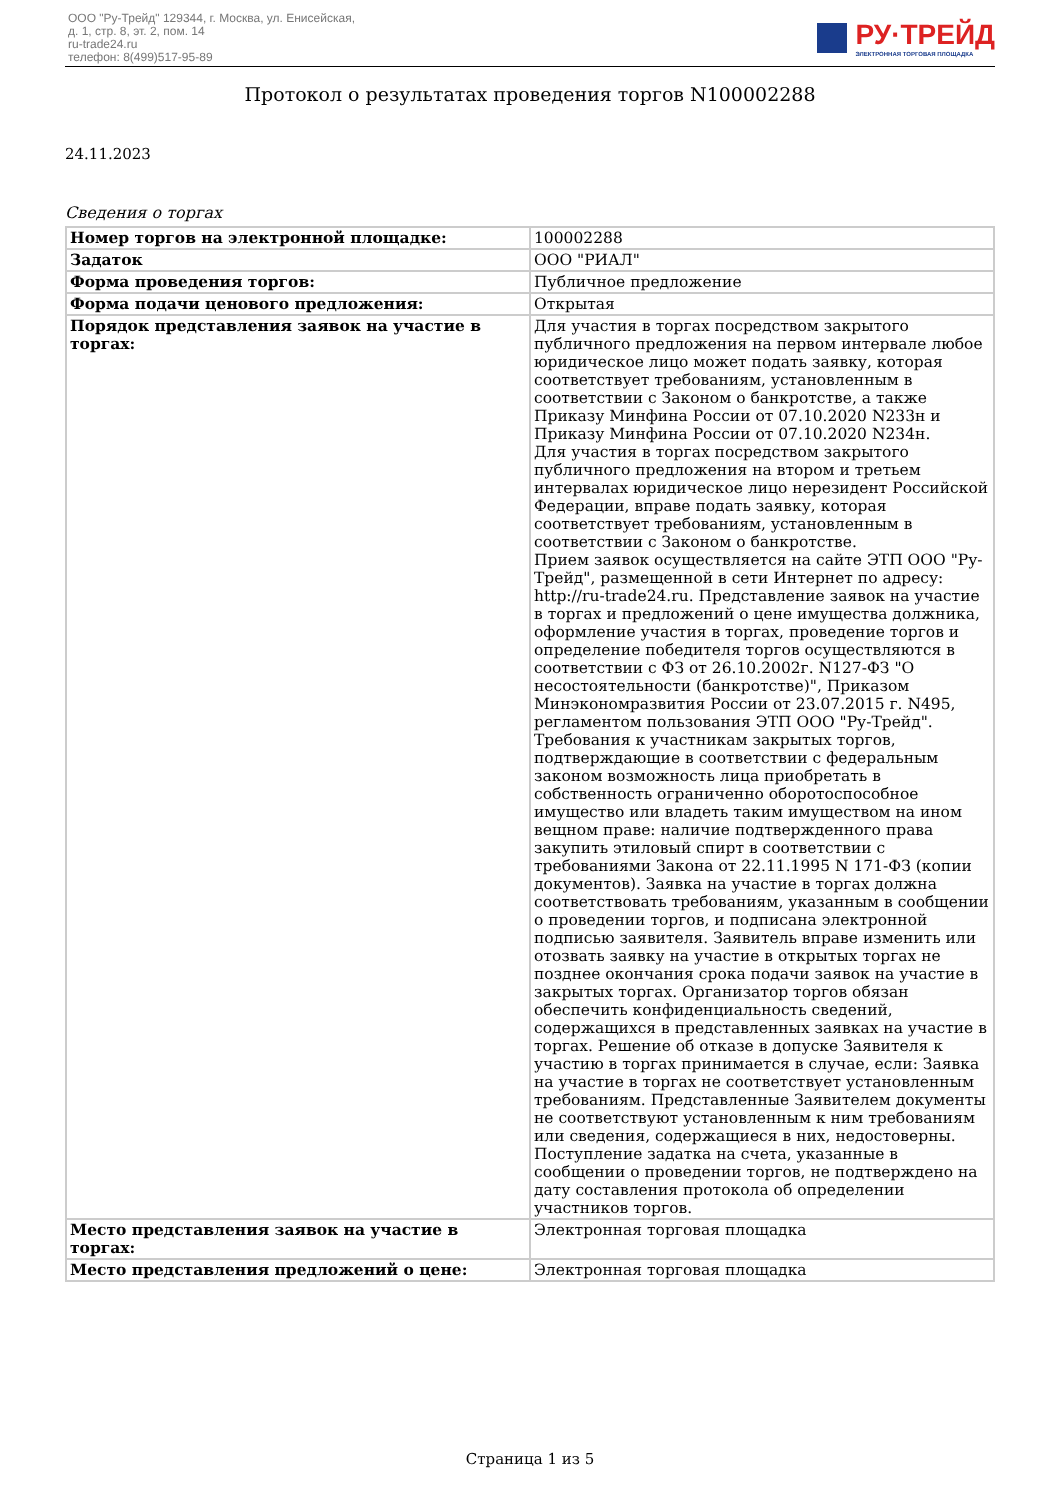ООО "Ру-Трейд" 129344, г. Москва, ул. Енисейская,
д. 1, стр. 8, эт. 2, пом. 14
ru-trade24.ru
телефон: 8(499)517-95-89
РУ·ТРЕЙД
ЭЛЕКТРОННАЯ ТОРГОВАЯ ПЛОЩАДКА
Протокол о результатах проведения торгов N100002288
24.11.2023
Сведения о торгах
| Номер торгов на электронной площадке: | 100002288 |
| Задаток | ООО "РИАЛ" |
| Форма проведения торгов: | Публичное предложение |
| Форма подачи ценового предложения: | Открытая |
| Порядок представления заявок на участие в торгах: | Для участия в торгах посредством закрытого публичного предложения на первом интервале любое юридическое лицо может подать заявку, которая соответствует требованиям, установленным в соответствии с Законом о банкротстве, а также Приказу Минфина России от 07.10.2020 N233н и Приказу Минфина России от 07.10.2020 N234н. Для участия в торгах посредством закрытого публичного предложения на втором и третьем интервалах юридическое лицо нерезидент Российской Федерации, вправе подать заявку, которая соответствует требованиям, установленным в соответствии с Законом о банкротстве. Прием заявок осуществляется на сайте ЭТП ООО "Ру-Трейд", размещенной в сети Интернет по адресу: http://ru-trade24.ru. Представление заявок на участие в торгах и предложений о цене имущества должника, оформление участия в торгах, проведение торгов и определение победителя торгов осуществляются в соответствии с ФЗ от 26.10.2002г. N127-ФЗ "О несостоятельности (банкротстве)", Приказом Минэкономразвития России от 23.07.2015 г. N495, регламентом пользования ЭТП ООО "Ру-Трейд". Требования к участникам закрытых торгов, подтверждающие в соответствии с федеральным законом возможность лица приобретать в собственность ограниченно оборотоспособное имущество или владеть таким имуществом на ином вещном праве: наличие подтвержденного права закупить этиловый спирт в соответствии с требованиями Закона от 22.11.1995 N 171-ФЗ (копии документов). Заявка на участие в торгах должна соответствовать требованиям, указанным в сообщении о проведении торгов, и подписана электронной подписью заявителя. Заявитель вправе изменить или отозвать заявку на участие в открытых торгах не позднее окончания срока подачи заявок на участие в закрытых торгах. Организатор торгов обязан обеспечить конфиденциальность сведений, содержащихся в представленных заявках на участие в торгах. Решение об отказе в допуске Заявителя к участию в торгах принимается в случае, если: Заявка на участие в торгах не соответствует установленным требованиям. Представленные Заявителем документы не соответствуют установленным к ним требованиям или сведения, содержащиеся в них, недостоверны. Поступление задатка на счета, указанные в сообщении о проведении торгов, не подтверждено на дату составления протокола об определении участников торгов. |
| Место представления заявок на участие в торгах: | Электронная торговая площадка |
| Место представления предложений о цене: | Электронная торговая площадка |
Страница 1 из 5